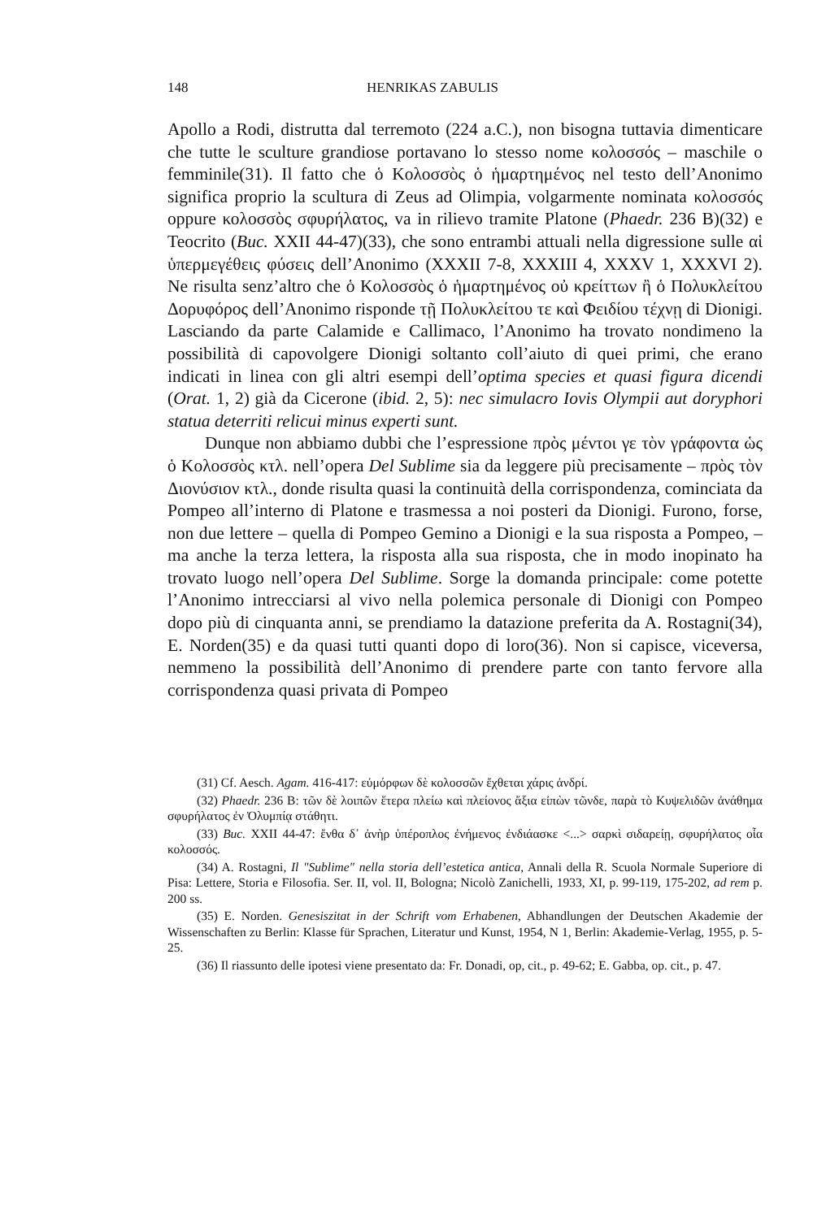148 HENRIKAS ZABULIS
Apollo a Rodi, distrutta dal terremoto (224 a.C.), non bisogna tuttavia dimenticare che tutte le sculture grandiose portavano lo stesso nome κολοσσός – maschile o femminile(31). Il fatto che ὁ Κολοσσὸς ὁ ἡμαρτημένος nel testo dell’Anonimo significa proprio la scultura di Zeus ad Olimpia, volgarmente nominata κολοσσός oppure κολοσσὸς σφυρήλατος, va in rilievo tramite Platone (Phaedr. 236 B)(32) e Teocrito (Buc. XXII 44-47)(33), che sono entrambi attuali nella digressione sulle αἱ ὑπερμεγέθεις φύσεις dell’Anonimo (XXXII 7-8, XXXIII 4, XXXV 1, XXXVI 2). Ne risulta senz’altro che ὁ Κολοσσὸς ὁ ἡμαρτημένος οὐ κρείττων ἢ ὁ Πολυκλείτου Δορυφόρος dell’Anonimo risponde τῇ Πολυκλείτου τε καὶ Φειδίου τέχνῃ di Dionigi. Lasciando da parte Calamide e Callimaco, l’Anonimo ha trovato nondimeno la possibilità di capovolgere Dionigi soltanto coll’aiuto di quei primi, che erano indicati in linea con gli altri esempi dell’optima species et quasi figura dicendi (Orat. 1, 2) già da Cicerone (ibid. 2, 5): nec simulacro Iovis Olympii aut doryphori statua deterriti relicui minus experti sunt.
Dunque non abbiamo dubbi che l’espressione πρὸς μέντοι γε τὸν γράφοντα ὡς ὁ Κολοσσὸς κτλ. nell’opera Del Sublime sia da leggere più precisamente – πρὸς τὸν Διονύσιον κτλ., donde risulta quasi la continuità della corrispondenza, cominciata da Pompeo all’interno di Platone e trasmessa a noi posteri da Dionigi. Furono, forse, non due lettere – quella di Pompeo Gemino a Dionigi e la sua risposta a Pompeo, – ma anche la terza lettera, la risposta alla sua risposta, che in modo inopinato ha trovato luogo nell’opera Del Sublime. Sorge la domanda principale: come potette l’Anonimo intrecciarsi al vivo nella polemica personale di Dionigi con Pompeo dopo più di cinquanta anni, se prendiamo la datazione preferita da A. Rostagni(34), E. Norden(35) e da quasi tutti quanti dopo di loro(36). Non si capisce, viceversa, nemmeno la possibilità dell’Anonimo di prendere parte con tanto fervore alla corrispondenza quasi privata di Pompeo
(31) Cf. Aesch. Agam. 416-417: εὐμόρφων δὲ κολοσσῶν ἔχθεται χάρις ἀνδρί.
(32) Phaedr. 236 B: τῶν δὲ λοιπῶν ἕτερα πλείω καὶ πλείονος ἄξια εἰπὼν τῶνδε, παρὰ τὸ Κυψελιδῶν ἀνάθημα σφυρήλατος ἐν Ὀλυμπίᾳ στάθητι.
(33) Buc. XXII 44-47: ἔνθα δ᾽ ἀνὴρ ὑπέροπλος ἐνήμενος ἐνδιάασκε <...> σαρκὶ σιδαρείῃ, σφυρήλατος οἷα κολοσσός.
(34) A. Rostagni, Il "Sublime" nella storia dell’estetica antica, Annali della R. Scuola Normale Superiore di Pisa: Lettere, Storia e Filosofia. Ser. II, vol. II, Bologna; Nicolò Zanichelli, 1933, XI, p. 99-119, 175-202, ad rem p. 200 ss.
(35) E. Norden. Genesiszitat in der Schrift vom Erhabenen, Abhandlungen der Deutschen Akademie der Wissenschaften zu Berlin: Klasse für Sprachen, Literatur und Kunst, 1954, N 1, Berlin: Akademie-Verlag, 1955, p. 5-25.
(36) Il riassunto delle ipotesi viene presentato da: Fr. Donadi, op, cit., p. 49-62; E. Gabba, op. cit., p. 47.